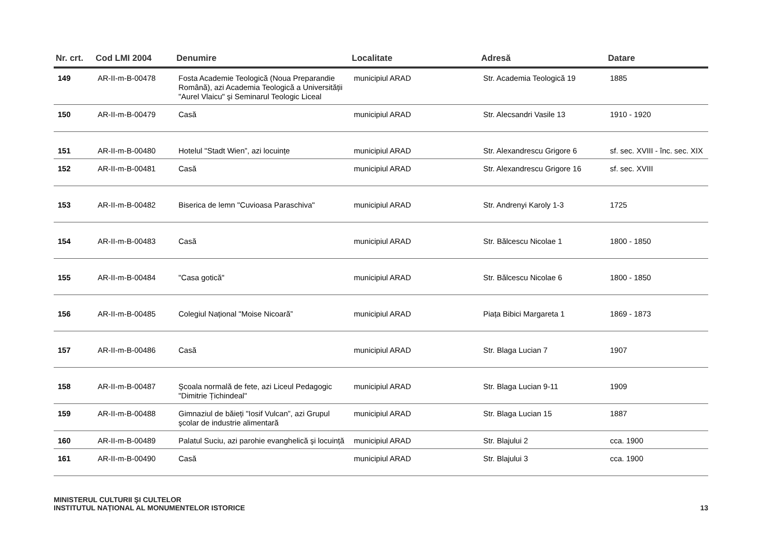| Nr. crt. | Cod LMI 2004 | Denumire | Localitate | Adresă | Datare |
| --- | --- | --- | --- | --- | --- |
| 149 | AR-II-m-B-00478 | Fosta Academie Teologică (Noua Preparandie Română), azi Academia Teologică a Universității "Aurel Vlaicu" şi Seminarul Teologic Liceal | municipiul ARAD | Str. Academia Teologică 19 | 1885 |
| 150 | AR-II-m-B-00479 | Casă | municipiul ARAD | Str. Alecsandri Vasile 13 | 1910 - 1920 |
| 151 | AR-II-m-B-00480 | Hotelul "Stadt Wien”, azi locuințe | municipiul ARAD | Str. Alexandrescu Grigore 6 | sf. sec. XVIII - înc. sec. XIX |
| 152 | AR-II-m-B-00481 | Casă | municipiul ARAD | Str. Alexandrescu Grigore 16 | sf. sec. XVIII |
| 153 | AR-II-m-B-00482 | Biserica de lemn "Cuvioasa Paraschiva" | municipiul ARAD | Str. Andrenyi Karoly 1-3 | 1725 |
| 154 | AR-II-m-B-00483 | Casă | municipiul ARAD | Str. Bălcescu Nicolae 1 | 1800 - 1850 |
| 155 | AR-II-m-B-00484 | "Casa gotică" | municipiul ARAD | Str. Bălcescu Nicolae 6 | 1800 - 1850 |
| 156 | AR-II-m-B-00485 | Colegiul Național "Moise Nicoară” | municipiul ARAD | Piața Bibici Margareta 1 | 1869 - 1873 |
| 157 | AR-II-m-B-00486 | Casă | municipiul ARAD | Str. Blaga Lucian 7 | 1907 |
| 158 | AR-II-m-B-00487 | Şcoala normală de fete, azi Liceul Pedagogic "Dimitrie Țichindeal" | municipiul ARAD | Str. Blaga Lucian 9-11 | 1909 |
| 159 | AR-II-m-B-00488 | Gimnaziul de băieți "Iosif Vulcan”, azi Grupul şcolar de industrie alimentară | municipiul ARAD | Str. Blaga Lucian 15 | 1887 |
| 160 | AR-II-m-B-00489 | Palatul Suciu, azi parohie evanghelică şi locuință | municipiul ARAD | Str. Blajului 2 | cca. 1900 |
| 161 | AR-II-m-B-00490 | Casă | municipiul ARAD | Str. Blajului 3 | cca. 1900 |
MINISTERUL CULTURII ŞI CULTELOR
INSTITUTUL NAȚIONAL AL MONUMENTELOR ISTORICE
13